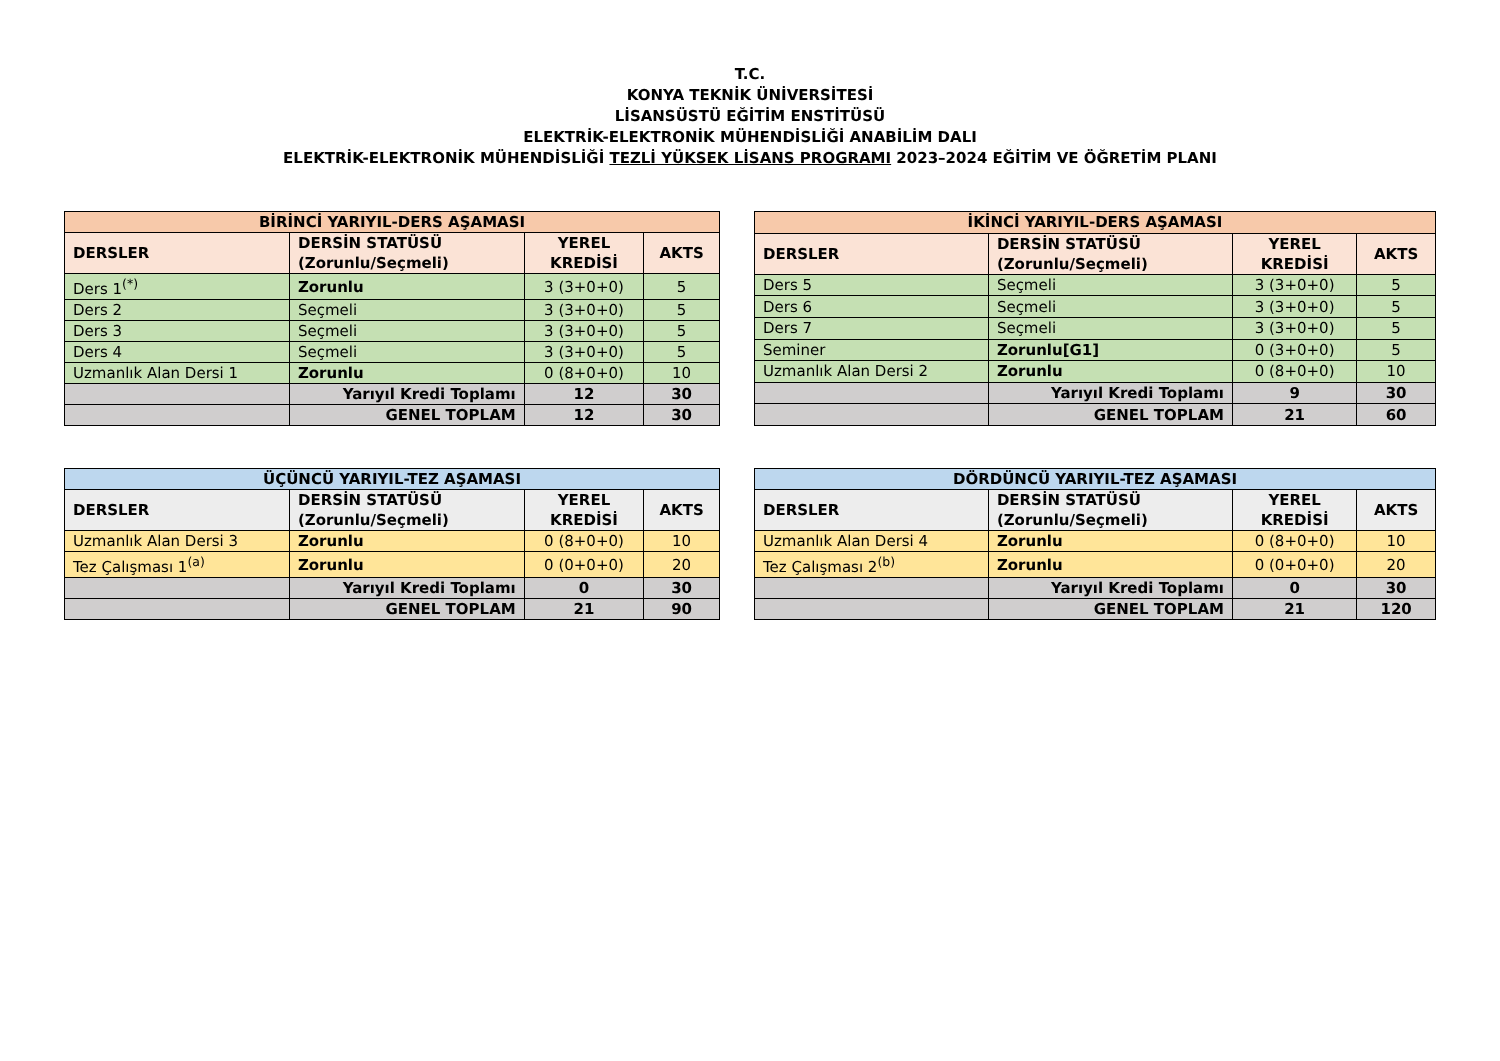T.C.
KONYA TEKNİK ÜNİVERSİTESİ
LİSANSÜSTÜ EĞİTİM ENSTİTÜSÜ
ELEKTRİK-ELEKTRONİK MÜHENDİSLİĞİ ANABİLİM DALI
ELEKTRİK-ELEKTRONİK MÜHENDİSLİĞİ TEZLİ YÜKSEK LİSANS PROGRAMI 2023–2024 EĞİTİM VE ÖĞRETİM PLANI
| BİRİNCİ YARIYIL-DERS AŞAMASI | | | |
| DERSLER | DERSİN STATÜSÜ (Zorunlu/Seçmeli) | YEREL KREDİSİ | AKTS |
| Ders 1<sup>(*)</sup> | Zorunlu | 3 (3+0+0) | 5 |
| Ders 2 | Seçmeli | 3 (3+0+0) | 5 |
| Ders 3 | Seçmeli | 3 (3+0+0) | 5 |
| Ders 4 | Seçmeli | 3 (3+0+0) | 5 |
| Uzmanlık Alan Dersi 1 | Zorunlu | 0 (8+0+0) | 10 |
| | Yarıyıl Kredi Toplamı | 12 | 30 |
| | GENEL TOPLAM | 12 | 30 |
| İKİNCİ YARIYIL-DERS AŞAMASI | | | |
| DERSLER | DERSİN STATÜSÜ (Zorunlu/Seçmeli) | YEREL KREDİSİ | AKTS |
| Ders 5 | Seçmeli | 3 (3+0+0) | 5 |
| Ders 6 | Seçmeli | 3 (3+0+0) | 5 |
| Ders 7 | Seçmeli | 3 (3+0+0) | 5 |
| Seminer | Zorunlu[G1] | 0 (3+0+0) | 5 |
| Uzmanlık Alan Dersi 2 | Zorunlu | 0 (8+0+0) | 10 |
| | Yarıyıl Kredi Toplamı | 9 | 30 |
| | GENEL TOPLAM | 21 | 60 |
| ÜÇÜNCÜ YARIYIL-TEZ AŞAMASI | | | |
| DERSLER | DERSİN STATÜSÜ (Zorunlu/Seçmeli) | YEREL KREDİSİ | AKTS |
| Uzmanlık Alan Dersi 3 | Zorunlu | 0 (8+0+0) | 10 |
| Tez Çalışması 1<sup>(a)</sup> | Zorunlu | 0 (0+0+0) | 20 |
| | Yarıyıl Kredi Toplamı | 0 | 30 |
| | GENEL TOPLAM | 21 | 90 |
| DÖRDÜNCÜ YARIYIL-TEZ AŞAMASI | | | |
| DERSLER | DERSİN STATÜSÜ (Zorunlu/Seçmeli) | YEREL KREDİSİ | AKTS |
| Uzmanlık Alan Dersi 4 | Zorunlu | 0 (8+0+0) | 10 |
| Tez Çalışması 2<sup>(b)</sup> | Zorunlu | 0 (0+0+0) | 20 |
| | Yarıyıl Kredi Toplamı | 0 | 30 |
| | GENEL TOPLAM | 21 | 120 |